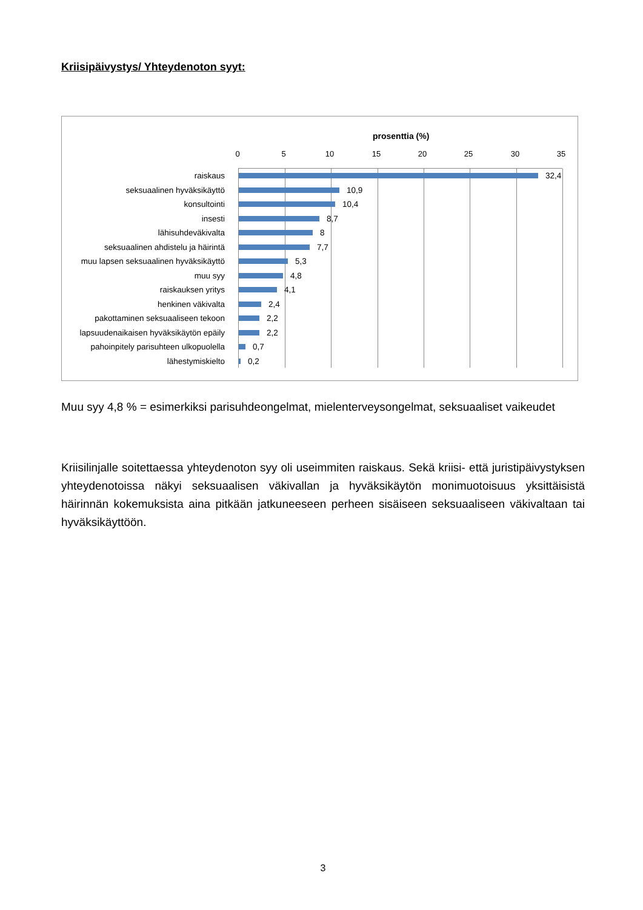Kriisipäivystys/ Yhteydenoton syyt:
prosenttia (%)
0 5 10 15 20 25 30 35
raiskaus 32,4
seksuaalinen hyväksikäyttö 10,9
konsultointi 10,4
insesti 8,7
lähisuhdeväkivalta 8
seksuaalinen ahdistelu ja häirintä
7,7
muu lapsen seksuaalinen hyväksikäyttö
5,3
muu syy 4,8
raiskauksen yritys 4,1
henkinen väkivalta 2,4
pakottaminen seksuaaliseen tekoon 2,2
lapsuudenaikaisen hyväksikäytön epäily
2,2
pahoinpitely parisuhteen ulkopuolella
0,7
lähestymiskielto 0,2
Muu syy 4,8 % = esimerkiksi parisuhdeongelmat, mielenterveysongelmat, seksuaaliset vaikeudet
Kriisilinjalle soitettaessa yhteydenoton syy oli useimmiten raiskaus. Sekä kriisi- että juristipäivystyksen yhteydenotoissa näkyi seksuaalisen väkivallan ja hyväksikäytön monimuotoisuus yksittäisistä häirinnän kokemuksista aina pitkään jatkuneeseen perheen sisäiseen seksuaaliseen väkivaltaan tai hyväksikäyttöön.
3